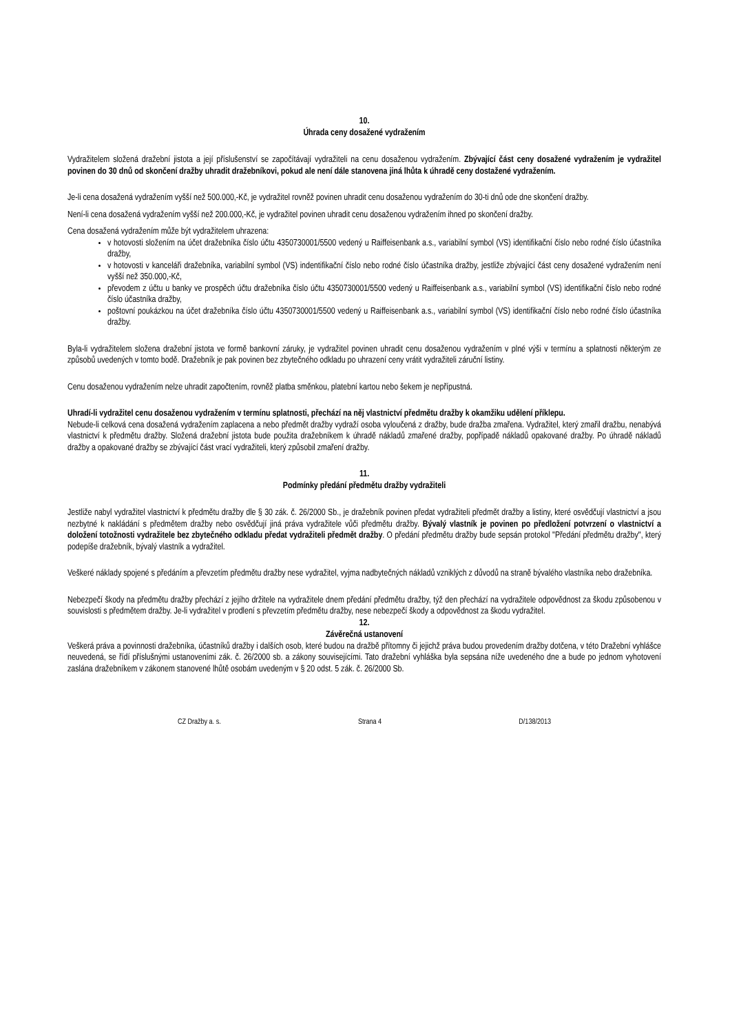10.
Úhrada ceny dosažené vydražením
Vydražitelem složená dražební jistota a její příslušenství se započítávají vydražiteli na cenu dosaženou vydražením. Zbývající část ceny dosažené vydražením je vydražitel povinen do 30 dnů od skončení dražby uhradit dražebníkovi, pokud ale není dále stanovena jiná lhůta k úhradě ceny dostažené vydražením.
Je-li cena dosažená vydražením vyšší než 500.000,-Kč, je vydražitel rovněž povinen uhradit cenu dosaženou vydražením do 30-ti dnů ode dne skončení dražby.
Není-li cena dosažená vydražením vyšší než 200.000,-Kč, je vydražitel povinen uhradit cenu dosaženou vydražením ihned po skončení dražby.
Cena dosažená vydražením může být vydražitelem uhrazena:
v hotovosti složením na účet dražebníka číslo účtu 4350730001/5500 vedený u Raiffeisenbank a.s., variabilní symbol (VS) identifikační číslo nebo rodné číslo účastníka dražby,
v hotovosti v kanceláři dražebníka, variabilní symbol (VS) indentifikační číslo nebo rodné číslo účastníka dražby, jestliže zbývající část ceny dosažené vydražením není vyšší než 350.000,-Kč,
převodem z účtu u banky ve prospěch účtu dražebníka číslo účtu 4350730001/5500 vedený u Raiffeisenbank a.s., variabilní symbol (VS) identifikační číslo nebo rodné číslo účastníka dražby,
poštovní poukázkou na účet dražebníka číslo účtu 4350730001/5500 vedený u Raiffeisenbank a.s., variabilní symbol (VS) identifikační číslo nebo rodné číslo účastníka dražby.
Byla-li vydražitelem složena dražební jistota ve formě bankovní záruky, je vydražitel povinen uhradit cenu dosaženou vydražením v plné výši v termínu a splatnosti některým ze způsobů uvedených v tomto bodě. Dražebník je pak povinen bez zbytečného odkladu po uhrazení ceny vrátit vydražiteli záruční listiny.
Cenu dosaženou vydražením nelze uhradit započtením, rovněž platba směnkou, platební kartou nebo šekem je nepřípustná.
Uhradí-li vydražitel cenu dosaženou vydražením v termínu splatnosti, přechází na něj vlastnictví předmětu dražby k okamžiku udělení příklepu.
Nebude-li celková cena dosažená vydražením zaplacena a nebo předmět dražby vydraží osoba vyloučená z dražby, bude dražba zmařena. Vydražitel, který zmařil dražbu, nenabývá vlastnictví k předmětu dražby. Složená dražební jistota bude použita dražebníkem k úhradě nákladů zmařené dražby, popřípadě nákladů opakované dražby. Po úhradě nákladů dražby a opakované dražby se zbývající část vrací vydražiteli, který způsobil zmaření dražby.
11.
Podmínky předání předmětu dražby vydražiteli
Jestliže nabyl vydražitel vlastnictví k předmětu dražby dle § 30 zák. č. 26/2000 Sb., je dražebník povinen předat vydražiteli předmět dražby a listiny, které osvědčují vlastnictví a jsou nezbytné k nakládání s předmětem dražby nebo osvědčují jiná práva vydražitele vůči předmětu dražby. Bývalý vlastník je povinen po předložení potvrzení o vlastnictví a doložení totožnosti vydražitele bez zbytečného odkladu předat vydražiteli předmět dražby. O předání předmětu dražby bude sepsán protokol "Předání předmětu dražby", který podepíše dražebník, bývalý vlastník a vydražitel.
Veškeré náklady spojené s předáním a převzetím předmětu dražby nese vydražitel, vyjma nadbytečných nákladů vzniklých z důvodů na straně bývalého vlastníka nebo dražebníka.
Nebezpečí škody na předmětu dražby přechází z jejího držitele na vydražitele dnem předání předmětu dražby, týž den přechází na vydražitele odpovědnost za škodu způsobenou v souvislosti s předmětem dražby. Je-li vydražitel v prodlení s převzetím předmětu dražby, nese nebezpečí škody a odpovědnost za škodu vydražitel.
12.
Závěrečná ustanovení
Veškerá práva a povinnosti dražebníka, účastníků dražby i dalších osob, které budou na dražbě přítomny či jejichž práva budou provedením dražby dotčena, v této Dražební vyhlášce neuvedená, se řídí příslušnými ustanoveními zák. č. 26/2000 sb. a zákony souvisejícími. Tato dražební vyhláška byla sepsána níže uvedeného dne a bude po jednom vyhotovení zaslána dražebníkem v zákonem stanovené lhůtě osobám uvedeným v § 20 odst. 5 zák. č. 26/2000 Sb.
CZ Dražby a. s. Strana 4 D/138/2013